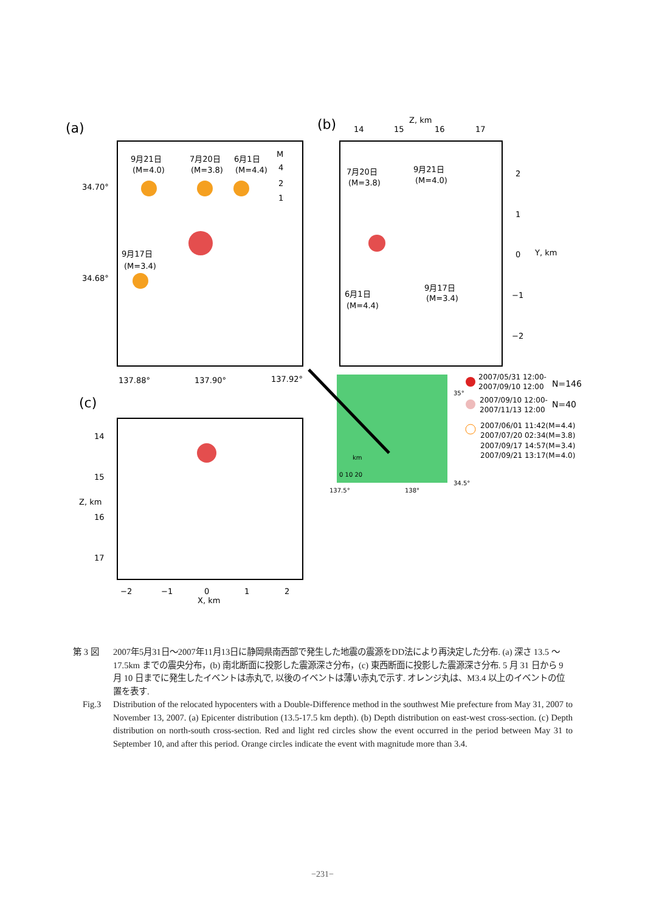(a)
9月21日
(M=4.0)
7月20日
(M=3.8)
6月1日
(M=4.4)
M
4
2
1
34.70°
34.68°
9月17日
(M=3.4)
137.88°
137.90°
137.92°
(b)
14
15
Z, km
16
17
2
1
0
−1
−2
Y, km
7月20日
(M=3.8)
9月21日
(M=4.0)
9月17日
(M=3.4)
6月1日
(M=4.4)
35°
34.5°
137.5°
138°
km
0 10 20
2007/05/31 12:00-
2007/09/10 12:00
N=146
2007/09/10 12:00-
2007/11/13 12:00
N=40
2007/06/01 11:42(M=4.4)
2007/07/20 02:34(M=3.8)
2007/09/17 14:57(M=3.4)
2007/09/21 13:17(M=4.0)
(c)
14
15
16
17
Z, km
−2
−1
0
1
2
X, km
第 3 図 2007年5月31日～2007年11月13日に静岡県南西部で発生した地震の震源をDD法により再決定した分布. (a) 深さ 13.5 ～ 17.5km までの震央分布，(b) 南北断面に投影した震源深さ分布，(c) 東西断面に投影した震源深さ分布. 5 月 31 日から 9 月 10 日までに発生したイベントは赤丸で, 以後のイベントは薄い赤丸で示す. オレンジ丸は、M3.4 以上のイベントの位置を表す.
Fig.3 Distribution of the relocated hypocenters with a Double-Difference method in the southwest Mie prefecture from May 31, 2007 to November 13, 2007. (a) Epicenter distribution (13.5-17.5 km depth). (b) Depth distribution on east-west cross-section. (c) Depth distribution on north-south cross-section. Red and light red circles show the event occurred in the period between May 31 to September 10, and after this period. Orange circles indicate the event with magnitude more than 3.4.
−231−